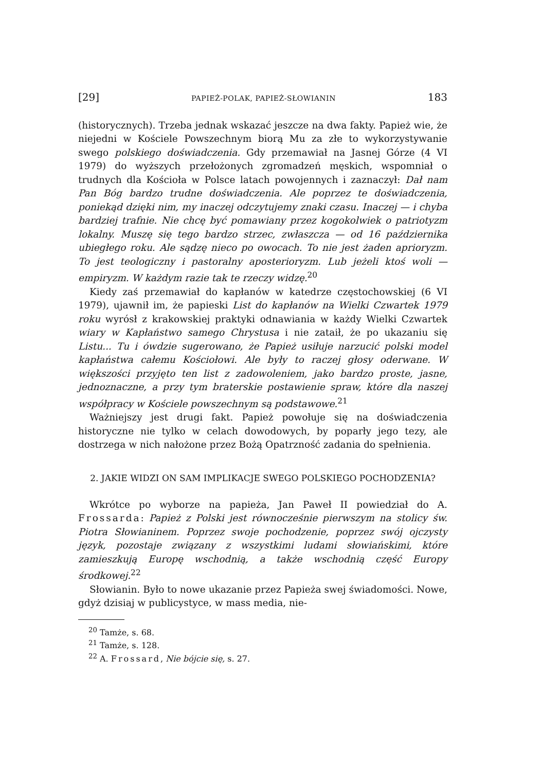[29] PAPIEŻ-POLAK, PAPIEŻ-SŁOWIANIN 183
(historycznych). Trzeba jednak wskazać jeszcze na dwa fakty. Papież wie, że niejedni w Kościele Powszechnym biorą Mu za złe to wykorzystywanie swego polskiego doświadczenia. Gdy przemawiał na Jasnej Górze (4 VI 1979) do wyższych przełożonych zgromadzeń męskich, wspomniał o trudnych dla Kościoła w Polsce latach powojennych i zaznaczył: Dał nam Pan Bóg bardzo trudne doświadczenia. Ale poprzez te doświadczenia, poniekąd dzięki nim, my inaczej odczytujemy znaki czasu. Inaczej — i chyba bardziej trafnie. Nie chcę być pomawiany przez kogokolwiek o patriotyzm lokalny. Muszę się tego bardzo strzec, zwłaszcza — od 16 października ubiegłego roku. Ale sądzę nieco po owocach. To nie jest żaden aprioryzm. To jest teologiczny i pastoralny aposterioryzm. Lub jeżeli ktoś woli — empiryzm. W każdym razie tak te rzeczy widzę.<sup>20</sup>
Kiedy zaś przemawiał do kapłanów w katedrze częstochowskiej (6 VI 1979), ujawnił im, że papieski List do kapłanów na Wielki Czwartek 1979 roku wyrósł z krakowskiej praktyki odnawiania w każdy Wielki Czwartek wiary w Kapłaństwo samego Chrystusa i nie zataił, że po ukazaniu się Listu... Tu i ówdzie sugerowano, że Papież usiłuje narzucić polski model kapłaństwa całemu Kościołowi. Ale były to raczej głosy oderwane. W większości przyjęto ten list z zadowoleniem, jako bardzo proste, jasne, jednoznaczne, a przy tym braterskie postawienie spraw, które dla naszej współpracy w Kościele powszechnym są podstawowe.<sup>21</sup>
Ważniejszy jest drugi fakt. Papież powołuje się na doświadczenia historyczne nie tylko w celach dowodowych, by poparły jego tezy, ale dostrzega w nich nałożone przez Bożą Opatrzność zadania do spełnienia.
2. JAKIE WIDZI ON SAM IMPLIKACJE SWEGO POLSKIEGO POCHODZENIA?
Wkrótce po wyborze na papieża, Jan Paweł II powiedział do A. Frossarda: Papież z Polski jest równocześnie pierwszym na stolicy św. Piotra Słowianinem. Poprzez swoje pochodzenie, poprzez swój ojczysty język, pozostaje związany z wszystkimi ludami słowiańskimi, które zamieszkują Europę wschodnią, a także wschodnią część Europy środkowej.<sup>22</sup>
Słowianin. Było to nowe ukazanie przez Papieża swej świadomości. Nowe, gdyż dzisiaj w publicystyce, w mass media, nie-
<sup>20</sup> Tamże, s. 68.
<sup>21</sup> Tamże, s. 128.
<sup>22</sup> A. Frossard, Nie bójcie się, s. 27.